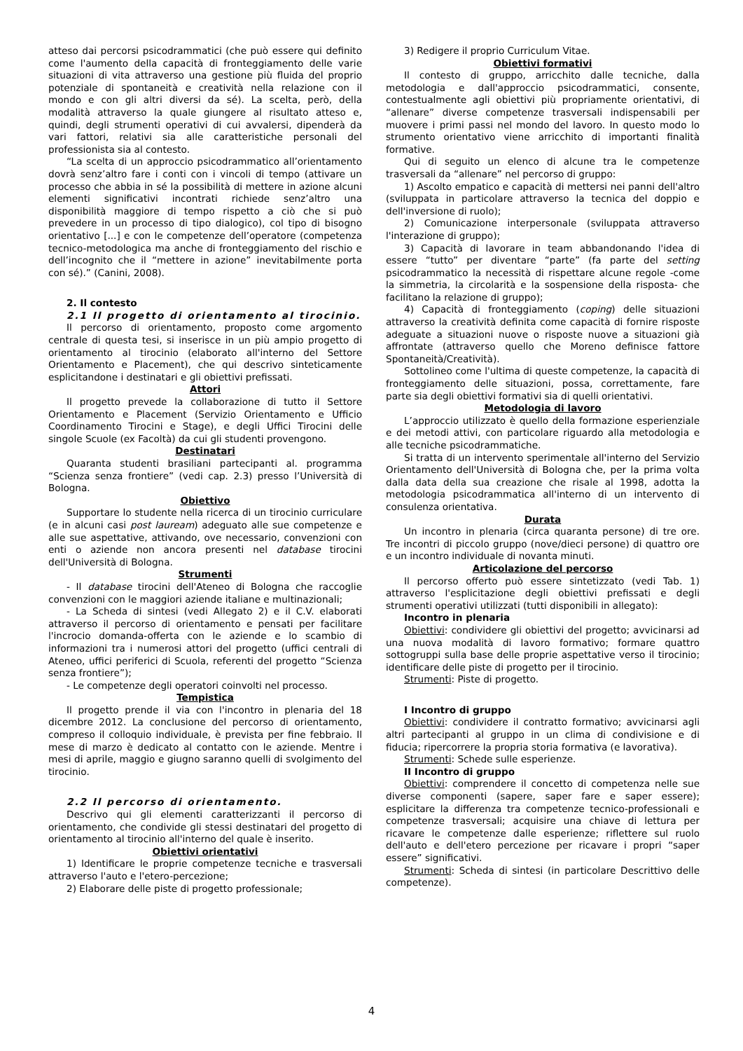atteso dai percorsi psicodrammatici (che può essere qui definito come l'aumento della capacità di fronteggiamento delle varie situazioni di vita attraverso una gestione più fluida del proprio potenziale di spontaneità e creatività nella relazione con il mondo e con gli altri diversi da sé). La scelta, però, della modalità attraverso la quale giungere al risultato atteso e, quindi, degli strumenti operativi di cui avvalersi, dipenderà da vari fattori, relativi sia alle caratteristiche personali del professionista sia al contesto.
“La scelta di un approccio psicodrammatico all’orientamento dovrà senz’altro fare i conti con i vincoli di tempo (attivare un processo che abbia in sé la possibilità di mettere in azione alcuni elementi significativi incontrati richiede senz’altro una disponibilità maggiore di tempo rispetto a ciò che si può prevedere in un processo di tipo dialogico), col tipo di bisogno orientativo [...] e con le competenze dell’operatore (competenza tecnico-metodologica ma anche di fronteggiamento del rischio e dell’incognito che il “mettere in azione” inevitabilmente porta con sé).” (Canini, 2008).
2. Il contesto
2.1 Il progetto di orientamento al tirocinio.
Il percorso di orientamento, proposto come argomento centrale di questa tesi, si inserisce in un più ampio progetto di orientamento al tirocinio (elaborato all'interno del Settore Orientamento e Placement), che qui descrivo sinteticamente esplicitandone i destinatari e gli obiettivi prefissati.
Attori
Il progetto prevede la collaborazione di tutto il Settore Orientamento e Placement (Servizio Orientamento e Ufficio Coordinamento Tirocini e Stage), e degli Uffici Tirocini delle singole Scuole (ex Facoltà) da cui gli studenti provengono.
Destinatari
Quaranta studenti brasiliani partecipanti al. programma “Scienza senza frontiere” (vedi cap. 2.3) presso l’Università di Bologna.
Obiettivo
Supportare lo studente nella ricerca di un tirocinio curriculare (e in alcuni casi post lauream) adeguato alle sue competenze e alle sue aspettative, attivando, ove necessario, convenzioni con enti o aziende non ancora presenti nel database tirocini dell'Università di Bologna.
Strumenti
- Il database tirocini dell'Ateneo di Bologna che raccoglie convenzioni con le maggiori aziende italiane e multinazionali;
- La Scheda di sintesi (vedi Allegato 2) e il C.V. elaborati attraverso il percorso di orientamento e pensati per facilitare l'incrocio domanda-offerta con le aziende e lo scambio di informazioni tra i numerosi attori del progetto (uffici centrali di Ateneo, uffici periferici di Scuola, referenti del progetto “Scienza senza frontiere”);
- Le competenze degli operatori coinvolti nel processo.
Tempistica
Il progetto prende il via con l'incontro in plenaria del 18 dicembre 2012. La conclusione del percorso di orientamento, compreso il colloquio individuale, è prevista per fine febbraio. Il mese di marzo è dedicato al contatto con le aziende. Mentre i mesi di aprile, maggio e giugno saranno quelli di svolgimento del tirocinio.
2.2 Il percorso di orientamento.
Descrivo qui gli elementi caratterizzanti il percorso di orientamento, che condivide gli stessi destinatari del progetto di orientamento al tirocinio all'interno del quale è inserito.
Obiettivi orientativi
1) Identificare le proprie competenze tecniche e trasversali attraverso l'auto e l'etero-percezione;
2) Elaborare delle piste di progetto professionale;
3) Redigere il proprio Curriculum Vitae.
Obiettivi formativi
Il contesto di gruppo, arricchito dalle tecniche, dalla metodologia e dall'approccio psicodrammatici, consente, contestualmente agli obiettivi più propriamente orientativi, di “allenare” diverse competenze trasversali indispensabili per muovere i primi passi nel mondo del lavoro. In questo modo lo strumento orientativo viene arricchito di importanti finalità formative.
Qui di seguito un elenco di alcune tra le competenze trasversali da “allenare” nel percorso di gruppo:
1) Ascolto empatico e capacità di mettersi nei panni dell'altro (sviluppata in particolare attraverso la tecnica del doppio e dell'inversione di ruolo);
2) Comunicazione interpersonale (sviluppata attraverso l'interazione di gruppo);
3) Capacità di lavorare in team abbandonando l'idea di essere “tutto” per diventare “parte” (fa parte del setting psicodrammatico la necessità di rispettare alcune regole -come la simmetria, la circolarità e la sospensione della risposta- che facilitano la relazione di gruppo);
4) Capacità di fronteggiamento (coping) delle situazioni attraverso la creatività definita come capacità di fornire risposte adeguate a situazioni nuove o risposte nuove a situazioni già affrontate (attraverso quello che Moreno definisce fattore Spontaneità/Creatività).
Sottolineo come l'ultima di queste competenze, la capacità di fronteggiamento delle situazioni, possa, correttamente, fare parte sia degli obiettivi formativi sia di quelli orientativi.
Metodologia di lavoro
L’approccio utilizzato è quello della formazione esperienziale e dei metodi attivi, con particolare riguardo alla metodologia e alle tecniche psicodrammatiche.
Si tratta di un intervento sperimentale all'interno del Servizio Orientamento dell'Università di Bologna che, per la prima volta dalla data della sua creazione che risale al 1998, adotta la metodologia psicodrammatica all'interno di un intervento di consulenza orientativa.
Durata
Un incontro in plenaria (circa quaranta persone) di tre ore. Tre incontri di piccolo gruppo (nove/dieci persone) di quattro ore e un incontro individuale di novanta minuti.
Articolazione del percorso
Il percorso offerto può essere sintetizzato (vedi Tab. 1) attraverso l'esplicitazione degli obiettivi prefissati e degli strumenti operativi utilizzati (tutti disponibili in allegato):
Incontro in plenaria
Obiettivi: condividere gli obiettivi del progetto; avvicinarsi ad una nuova modalità di lavoro formativo; formare quattro sottogruppi sulla base delle proprie aspettative verso il tirocinio; identificare delle piste di progetto per il tirocinio.
Strumenti: Piste di progetto.
I Incontro di gruppo
Obiettivi: condividere il contratto formativo; avvicinarsi agli altri partecipanti al gruppo in un clima di condivisione e di fiducia; ripercorrere la propria storia formativa (e lavorativa).
Strumenti: Schede sulle esperienze.
II Incontro di gruppo
Obiettivi: comprendere il concetto di competenza nelle sue diverse componenti (sapere, saper fare e saper essere); esplicitare la differenza tra competenze tecnico-professionali e competenze trasversali; acquisire una chiave di lettura per ricavare le competenze dalle esperienze; riflettere sul ruolo dell'auto e dell'etero percezione per ricavare i propri “saper essere” significativi.
Strumenti: Scheda di sintesi (in particolare Descrittivo delle competenze).
4